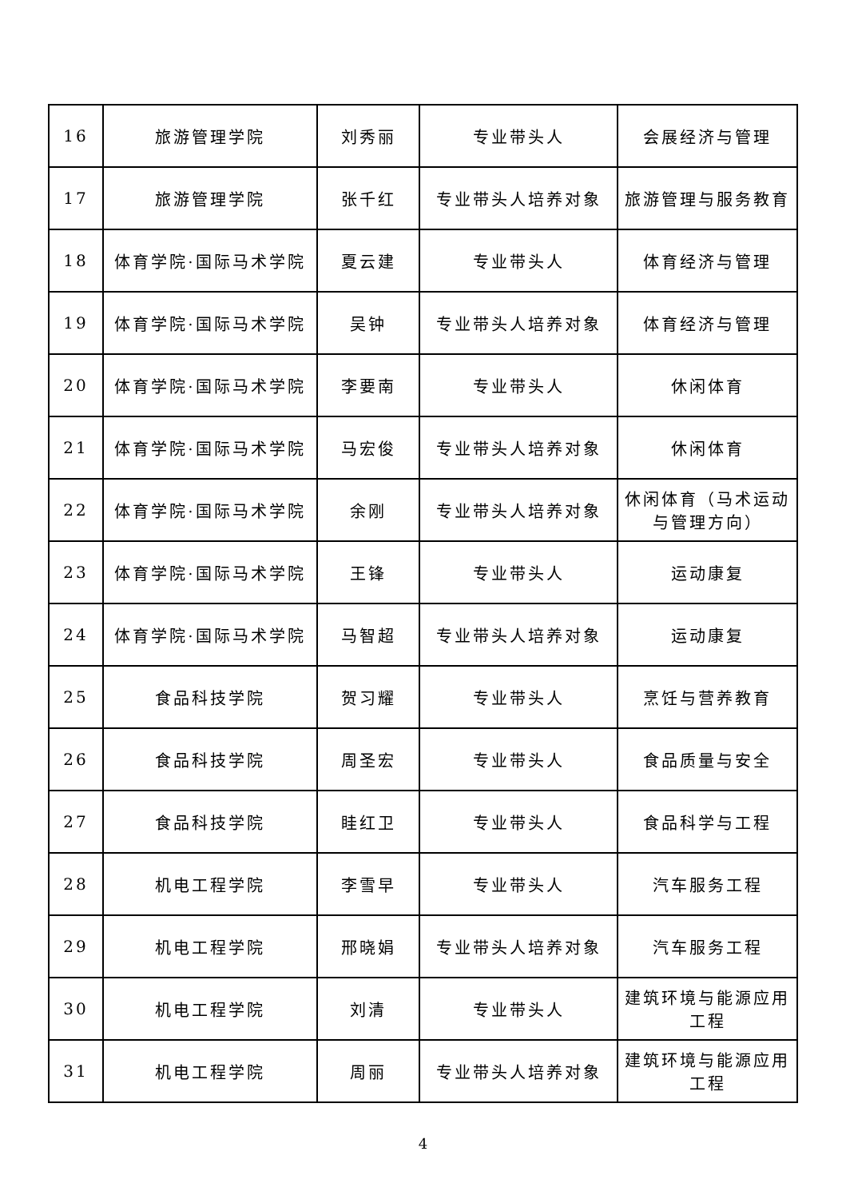| 16 | 旅游管理学院 | 刘秀丽 | 专业带头人 | 会展经济与管理 |
| 17 | 旅游管理学院 | 张千红 | 专业带头人培养对象 | 旅游管理与服务教育 |
| 18 | 体育学院·国际马术学院 | 夏云建 | 专业带头人 | 体育经济与管理 |
| 19 | 体育学院·国际马术学院 | 吴钟 | 专业带头人培养对象 | 体育经济与管理 |
| 20 | 体育学院·国际马术学院 | 李要南 | 专业带头人 | 休闲体育 |
| 21 | 体育学院·国际马术学院 | 马宏俊 | 专业带头人培养对象 | 休闲体育 |
| 22 | 体育学院·国际马术学院 | 余刚 | 专业带头人培养对象 | 休闲体育（马术运动与管理方向） |
| 23 | 体育学院·国际马术学院 | 王锋 | 专业带头人 | 运动康复 |
| 24 | 体育学院·国际马术学院 | 马智超 | 专业带头人培养对象 | 运动康复 |
| 25 | 食品科技学院 | 贺习耀 | 专业带头人 | 烹饪与营养教育 |
| 26 | 食品科技学院 | 周圣宏 | 专业带头人 | 食品质量与安全 |
| 27 | 食品科技学院 | 眭红卫 | 专业带头人 | 食品科学与工程 |
| 28 | 机电工程学院 | 李雪早 | 专业带头人 | 汽车服务工程 |
| 29 | 机电工程学院 | 邢晓娟 | 专业带头人培养对象 | 汽车服务工程 |
| 30 | 机电工程学院 | 刘清 | 专业带头人 | 建筑环境与能源应用工程 |
| 31 | 机电工程学院 | 周丽 | 专业带头人培养对象 | 建筑环境与能源应用工程 |
4